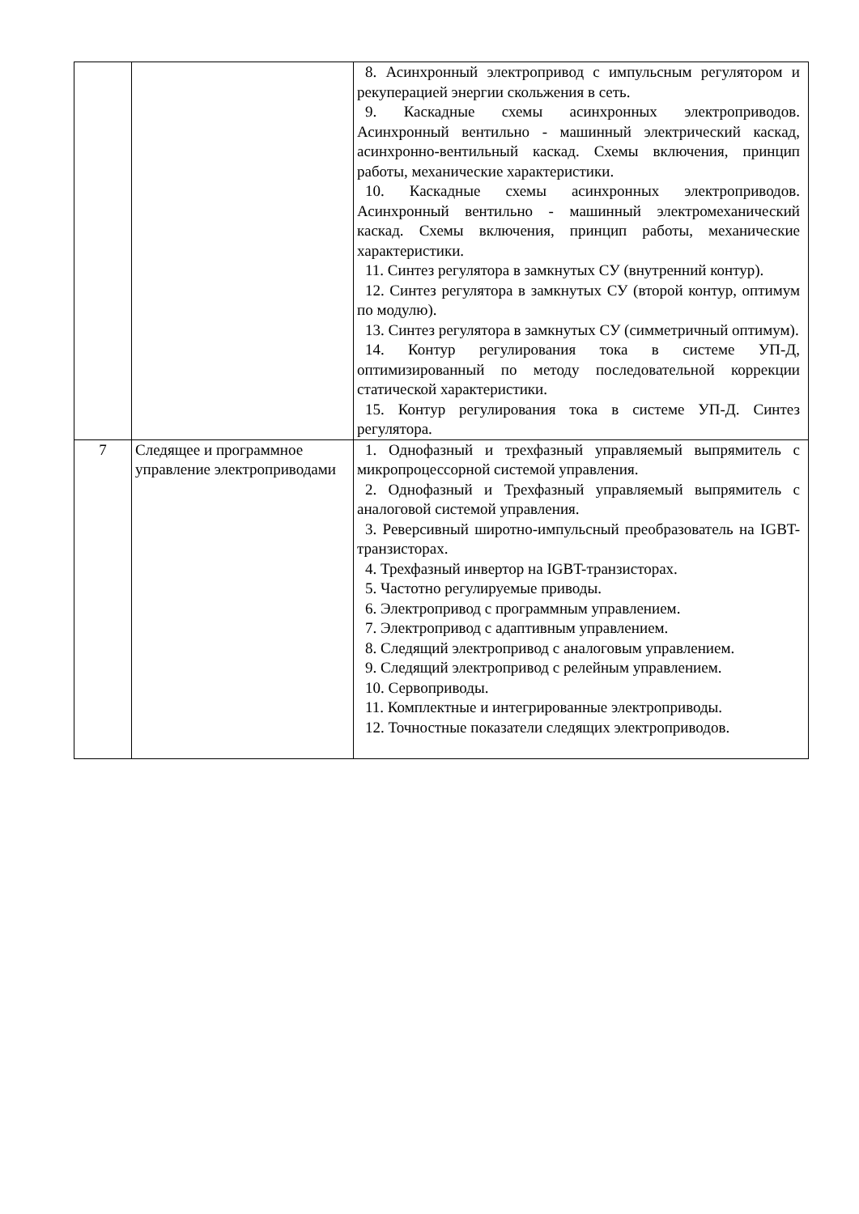| | | 8. Асинхронный электропривод с импульсным регулятором и рекуперацией энергии скольжения в сеть. 9. Каскадные схемы асинхронных электроприводов. Асинхронный вентильно - машинный электрический каскад, асинхронно-вентильный каскад. Схемы включения, принцип работы, механические характеристики. 10. Каскадные схемы асинхронных электроприводов. Асинхронный вентильно - машинный электромеханический каскад. Схемы включения, принцип работы, механические характеристики. 11. Синтез регулятора в замкнутых СУ (внутренний контур). 12. Синтез регулятора в замкнутых СУ (второй контур, оптимум по модулю). 13. Синтез регулятора в замкнутых СУ (симметричный оптимум). 14. Контур регулирования тока в системе УП-Д, оптимизированный по методу последовательной коррекции статической характеристики. 15. Контур регулирования тока в системе УП-Д. Синтез регулятора. |
| 7 | Следящее и программное управление электроприводами | 1. Однофазный и трехфазный управляемый выпрямитель с микропроцессорной системой управления. 2. Однофазный и Трехфазный управляемый выпрямитель с аналоговой системой управления. 3. Реверсивный широтно-импульсный преобразователь на IGBT-транзисторах. 4. Трехфазный инвертор на IGBT-транзисторах. 5. Частотно регулируемые приводы. 6. Электропривод с программным управлением. 7. Электропривод с адаптивным управлением. 8. Следящий электропривод с аналоговым управлением. 9. Следящий электропривод с релейным управлением. 10. Сервоприводы. 11. Комплектные и интегрированные электроприводы. 12. Точностные показатели следящих электроприводов. |